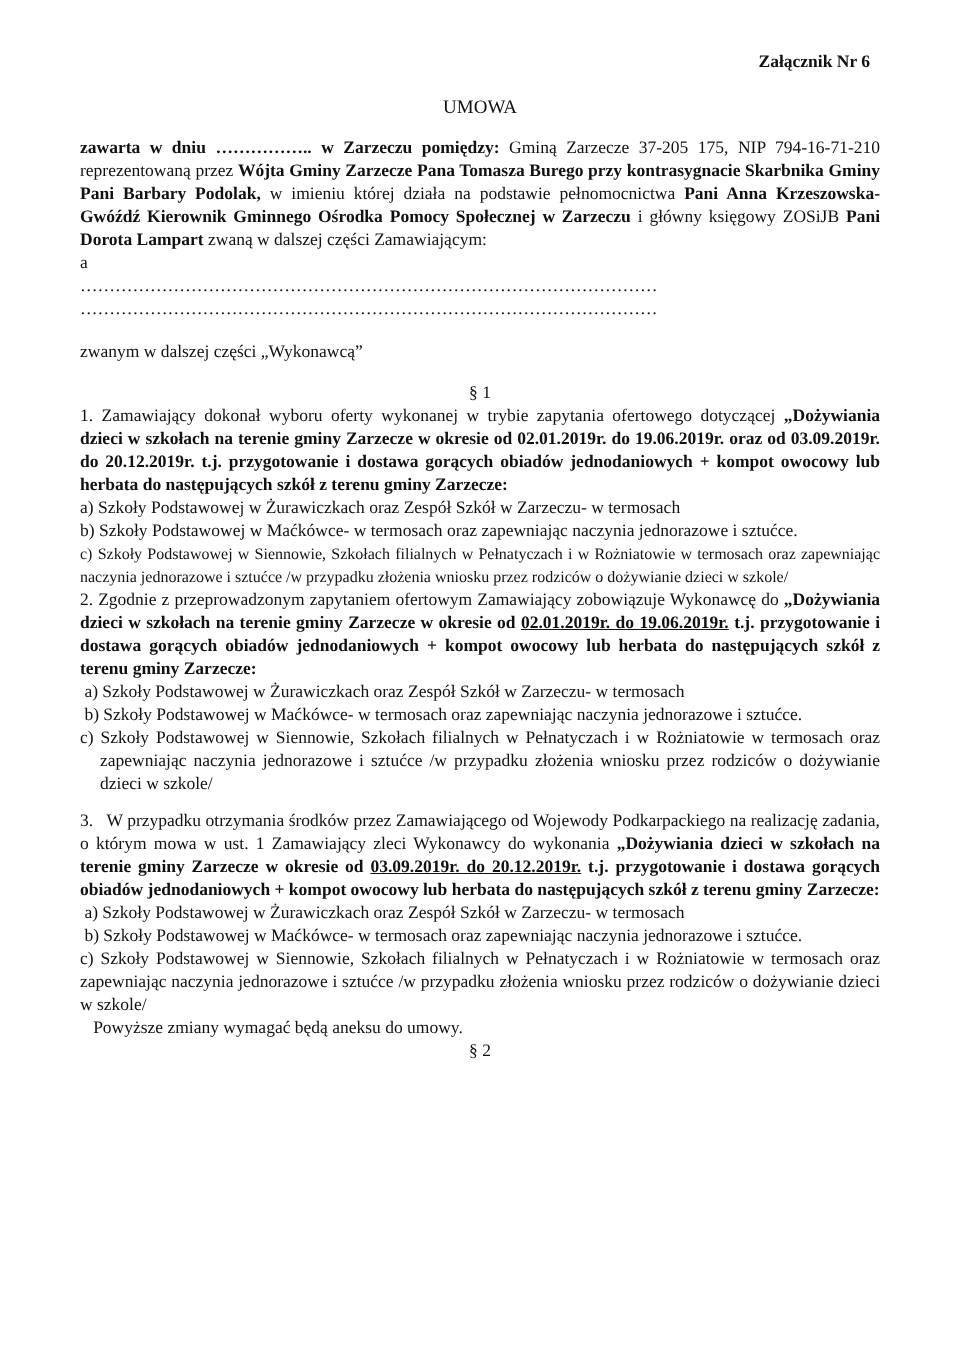Załącznik Nr 6
UMOWA
zawarta w dniu …………….. w Zarzeczu pomiędzy: Gminą Zarzecze 37-205 175, NIP 794-16-71-210 reprezentowaną przez Wójta Gminy Zarzecze Pana Tomasza Burego przy kontrasygnacie Skarbnika Gminy Pani Barbary Podolak, w imieniu której działa na podstawie pełnomocnictwa Pani Anna Krzeszowska- Gwóźdź Kierownik Gminnego Ośrodka Pomocy Społecznej w Zarzeczu i główny księgowy ZOSiJB Pani Dorota Lampart zwaną w dalszej części Zamawiającym:
a
………………………………………………………………………………………
………………………………………………………………………………………
zwanym w dalszej części „Wykonawcą”
§ 1
1. Zamawiający dokonał wyboru oferty wykonanej w trybie zapytania ofertowego dotyczącej „Dożywiania dzieci w szkołach na terenie gminy Zarzecze w okresie od 02.01.2019r. do 19.06.2019r. oraz od 03.09.2019r. do 20.12.2019r. t.j. przygotowanie i dostawa gorących obiadów jednodaniowych + kompot owocowy lub herbata do następujących szkół z terenu gminy Zarzecze:
a) Szkoły Podstawowej w Żurawiczkach oraz Zespół Szkół w Zarzeczu- w termosach
b) Szkoły Podstawowej w Maćkówce- w termosach oraz zapewniając naczynia jednorazowe i sztućce.
c) Szkoły Podstawowej w Siennowie, Szkołach filialnych w Pełnatyczach i w Rożniatowie w termosach oraz zapewniając naczynia jednorazowe i sztućce /w przypadku złożenia wniosku przez rodziców o dożywianie dzieci w szkole/
2. Zgodnie z przeprowadzonym zapytaniem ofertowym Zamawiający zobowiązuje Wykonawcę do „Dożywiania dzieci w szkołach na terenie gminy Zarzecze w okresie od 02.01.2019r. do 19.06.2019r. t.j. przygotowanie i dostawa gorących obiadów jednodaniowych + kompot owocowy lub herbata do następujących szkół z terenu gminy Zarzecze:
a) Szkoły Podstawowej w Żurawiczkach oraz Zespół Szkół w Zarzeczu- w termosach
b) Szkoły Podstawowej w Maćkówce- w termosach oraz zapewniając naczynia jednorazowe i sztućce.
c) Szkoły Podstawowej w Siennowie, Szkołach filialnych w Pełnatyczach i w Rożniatowie w termosach oraz zapewniając naczynia jednorazowe i sztućce /w przypadku złożenia wniosku przez rodziców o dożywianie dzieci w szkole/
3. W przypadku otrzymania środków przez Zamawiającego od Wojewody Podkarpackiego na realizację zadania, o którym mowa w ust. 1 Zamawiający zleci Wykonawcy do wykonania „Dożywiania dzieci w szkołach na terenie gminy Zarzecze w okresie od 03.09.2019r. do 20.12.2019r. t.j. przygotowanie i dostawa gorących obiadów jednodaniowych + kompot owocowy lub herbata do następujących szkół z terenu gminy Zarzecze:
a) Szkoły Podstawowej w Żurawiczkach oraz Zespół Szkół w Zarzeczu- w termosach
b) Szkoły Podstawowej w Maćkówce- w termosach oraz zapewniając naczynia jednorazowe i sztućce.
c) Szkoły Podstawowej w Siennowie, Szkołach filialnych w Pełnatyczach i w Rożniatowie w termosach oraz zapewniając naczynia jednorazowe i sztućce /w przypadku złożenia wniosku przez rodziców o dożywianie dzieci w szkole/
Powyższe zmiany wymagać będą aneksu do umowy.
§ 2